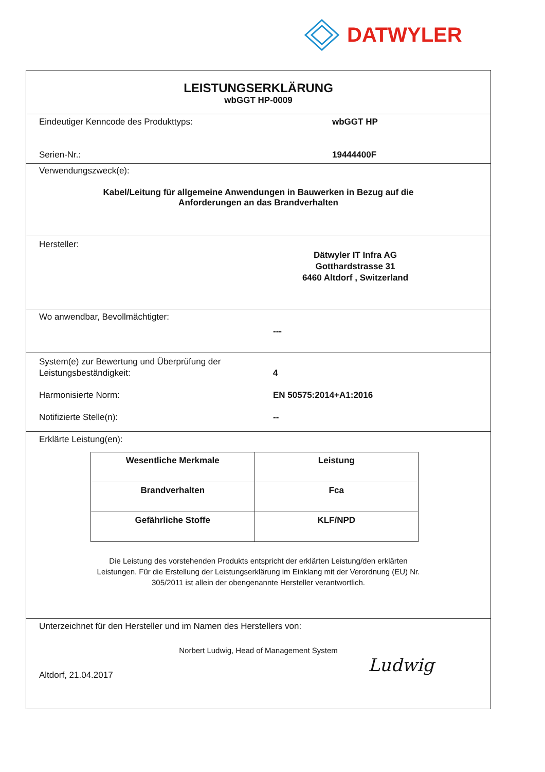DATWYLER
LEISTUNGSERKLÄRUNG
wbGGT HP-0009
Eindeutiger Kenncode des Produkttyps: wbGGT HP
Serien-Nr.: 19444400F
Verwendungszweck(e):
Kabel/Leitung für allgemeine Anwendungen in Bauwerken in Bezug auf die
Anforderungen an das Brandverhalten
Hersteller:
Dätwyler IT Infra AG
Gotthardstrasse 31
6460 Altdorf , Switzerland
Wo anwendbar, Bevollmächtigter:
---
System(e) zur Bewertung und Überprüfung der
Leistungsbeständigkeit:
4
Harmonisierte Norm: EN 50575:2014+A1:2016
Notifizierte Stelle(n): --
Erklärte Leistung(en):
| Wesentliche Merkmale | Leistung |
| --- | --- |
| Brandverhalten | Fca |
| Gefährliche Stoffe | KLF/NPD |
Die Leistung des vorstehenden Produkts entspricht der erklärten Leistung/den erklärten
Leistungen. Für die Erstellung der Leistungserklärung im Einklang mit der Verordnung (EU) Nr.
305/2011 ist allein der obengenannte Hersteller verantwortlich.
Unterzeichnet für den Hersteller und im Namen des Herstellers von:
Norbert Ludwig, Head of Management System
Altdorf, 21.04.2017
Ludwig